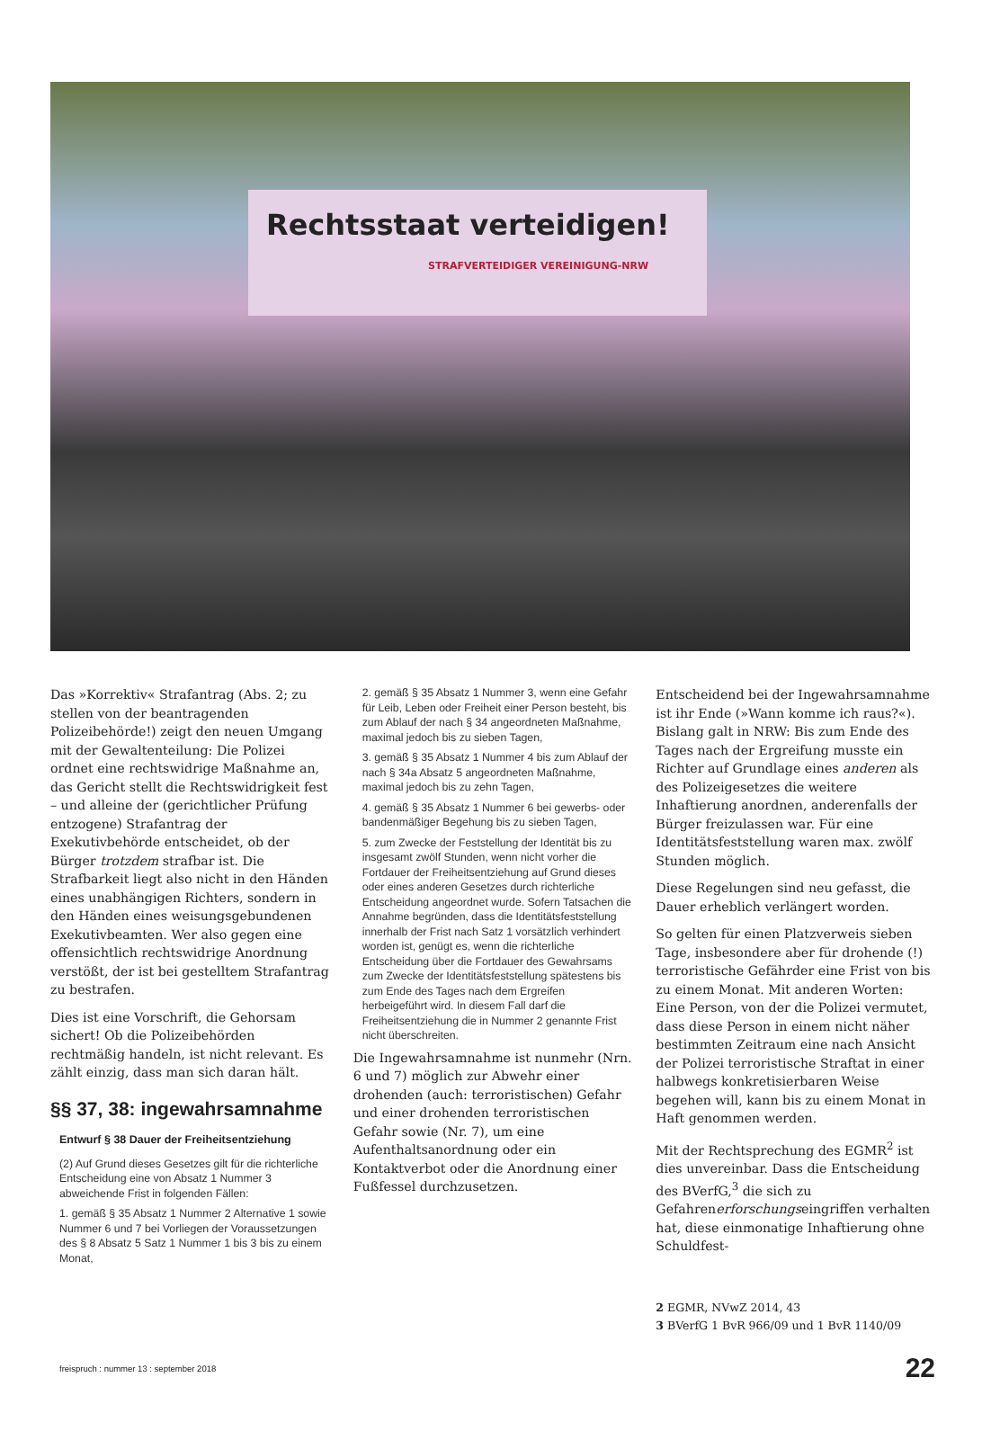Rechtsstaat verteidigen!
STRAFVERTEIDIGER VEREINIGUNG-NRW
Das »Korrektiv« Strafantrag (Abs. 2; zu stellen von der beantragenden Polizeibehörde!) zeigt den neuen Umgang mit der Gewaltenteilung: Die Polizei ordnet eine rechtswidrige Maßnahme an, das Gericht stellt die Rechtswidrigkeit fest – und alleine der (gerichtlicher Prüfung entzogene) Strafantrag der Exekutivbehörde entscheidet, ob der Bürger trotzdem strafbar ist. Die Strafbarkeit liegt also nicht in den Händen eines unabhängigen Richters, sondern in den Händen eines weisungsgebundenen Exekutivbeamten. Wer also gegen eine offensichtlich rechtswidrige Anordnung verstößt, der ist bei gestelltem Strafantrag zu bestrafen.
Dies ist eine Vorschrift, die Gehorsam sichert! Ob die Polizeibehörden rechtmäßig handeln, ist nicht relevant. Es zählt einzig, dass man sich daran hält.
§§ 37, 38: ingewahrsamnahme
Entwurf § 38 Dauer der Freiheitsentziehung
(2) Auf Grund dieses Gesetzes gilt für die richterliche Entscheidung eine von Absatz 1 Nummer 3 abweichende Frist in folgenden Fällen:
1. gemäß § 35 Absatz 1 Nummer 2 Alternative 1 sowie Nummer 6 und 7 bei Vorliegen der Voraussetzungen des § 8 Absatz 5 Satz 1 Nummer 1 bis 3 bis zu einem Monat,
2. gemäß § 35 Absatz 1 Nummer 3, wenn eine Gefahr für Leib, Leben oder Freiheit einer Person besteht, bis zum Ablauf der nach § 34 angeordneten Maßnahme, maximal jedoch bis zu sieben Tagen,
3. gemäß § 35 Absatz 1 Nummer 4 bis zum Ablauf der nach § 34a Absatz 5 angeordneten Maßnahme, maximal jedoch bis zu zehn Tagen,
4. gemäß § 35 Absatz 1 Nummer 6 bei gewerbs- oder bandenmäßiger Begehung bis zu sieben Tagen,
5. zum Zwecke der Feststellung der Identität bis zu insgesamt zwölf Stunden, wenn nicht vorher die Fortdauer der Freiheitsentziehung auf Grund dieses oder eines anderen Gesetzes durch richterliche Entscheidung angeordnet wurde. Sofern Tatsachen die Annahme begründen, dass die Identitätsfeststellung innerhalb der Frist nach Satz 1 vorsätzlich verhindert worden ist, genügt es, wenn die richterliche Entscheidung über die Fortdauer des Gewahrsams zum Zwecke der Identitätsfeststellung spätestens bis zum Ende des Tages nach dem Ergreifen herbeigeführt wird. In diesem Fall darf die Freiheitsentziehung die in Nummer 2 genannte Frist nicht überschreiten.
Die Ingewahrsamnahme ist nunmehr (Nrn. 6 und 7) möglich zur Abwehr einer drohenden (auch: terroristischen) Gefahr und einer drohenden terroristischen Gefahr sowie (Nr. 7), um eine Aufenthaltsanordnung oder ein Kontaktverbot oder die Anordnung einer Fußfessel durchzusetzen.
Entscheidend bei der Ingewahrsamnahme ist ihr Ende (»Wann komme ich raus?«). Bislang galt in NRW: Bis zum Ende des Tages nach der Ergreifung musste ein Richter auf Grundlage eines anderen als des Polizeigesetzes die weitere Inhaftierung anordnen, anderenfalls der Bürger freizulassen war. Für eine Identitätsfeststellung waren max. zwölf Stunden möglich.
Diese Regelungen sind neu gefasst, die Dauer erheblich verlängert worden.
So gelten für einen Platzverweis sieben Tage, insbesondere aber für drohende (!) terroristische Gefährder eine Frist von bis zu einem Monat. Mit anderen Worten: Eine Person, von der die Polizei vermutet, dass diese Person in einem nicht näher bestimmten Zeitraum eine nach Ansicht der Polizei terroristische Straftat in einer halbwegs konkretisierbaren Weise begehen will, kann bis zu einem Monat in Haft genommen werden.
Mit der Rechtsprechung des EGMR<sup>2</sup> ist dies unvereinbar. Dass die Entscheidung des BVerfG,<sup>3</sup> die sich zu Gefahrenerforschungseingriffen verhalten hat, diese einmonatige Inhaftierung ohne Schuldfest-
2 EGMR, NVwZ 2014, 43
3 BVerfG 1 BvR 966/09 und 1 BvR 1140/09
freispruch : nummer 13 : september 2018 22